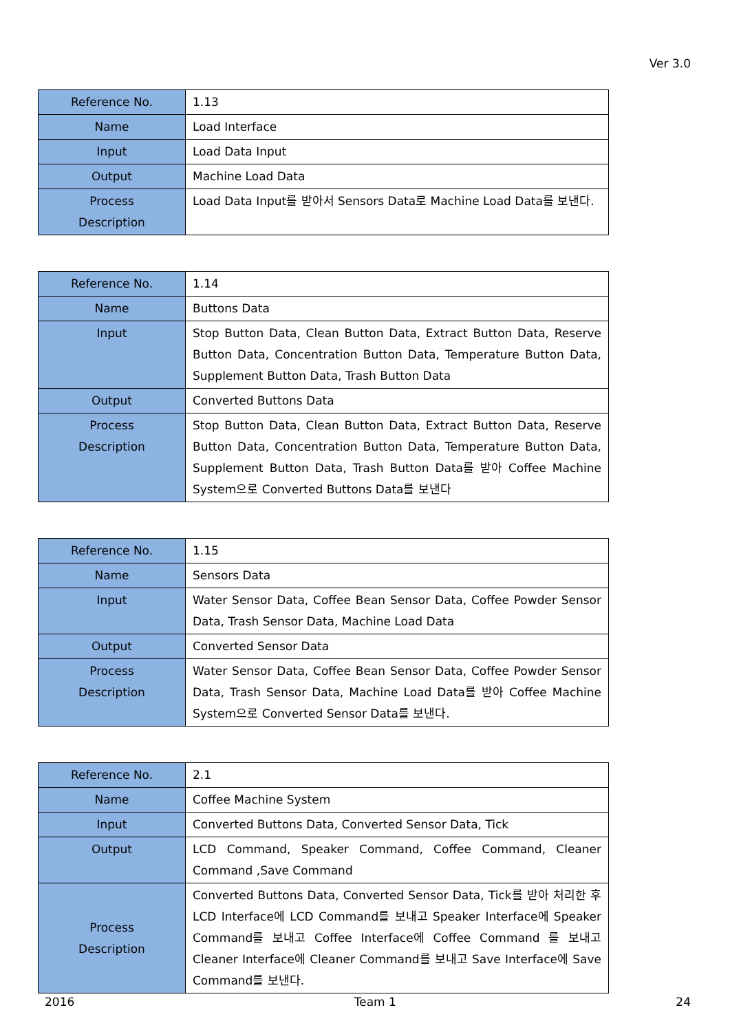Ver 3.0
| Reference No. | 1.13 |
| Name | Load Interface |
| Input | Load Data Input |
| Output | Machine Load Data |
| Process Description | Load Data Input를 받아서 Sensors Data로 Machine Load Data를 보낸다. |
| Reference No. | 1.14 |
| Name | Buttons Data |
| Input | Stop Button Data, Clean Button Data, Extract Button Data, Reserve Button Data, Concentration Button Data, Temperature Button Data, Supplement Button Data, Trash Button Data |
| Output | Converted Buttons Data |
| Process Description | Stop Button Data, Clean Button Data, Extract Button Data, Reserve Button Data, Concentration Button Data, Temperature Button Data, Supplement Button Data, Trash Button Data를 받아 Coffee Machine System으로 Converted Buttons Data를 보낸다 |
| Reference No. | 1.15 |
| Name | Sensors Data |
| Input | Water Sensor Data, Coffee Bean Sensor Data, Coffee Powder Sensor Data, Trash Sensor Data, Machine Load Data |
| Output | Converted Sensor Data |
| Process Description | Water Sensor Data, Coffee Bean Sensor Data, Coffee Powder Sensor Data, Trash Sensor Data, Machine Load Data를 받아 Coffee Machine System으로 Converted Sensor Data를 보낸다. |
| Reference No. | 2.1 |
| Name | Coffee Machine System |
| Input | Converted Buttons Data, Converted Sensor Data, Tick |
| Output | LCD Command, Speaker Command, Coffee Command, Cleaner Command ,Save Command |
| Process Description | Converted Buttons Data, Converted Sensor Data, Tick를 받아 처리한 후 LCD Interface에 LCD Command를 보내고 Speaker Interface에 Speaker Command를 보내고 Coffee Interface에 Coffee Command 를 보내고 Cleaner Interface에 Cleaner Command를 보내고 Save Interface에 Save Command를 보낸다. |
2016 Team 1 24